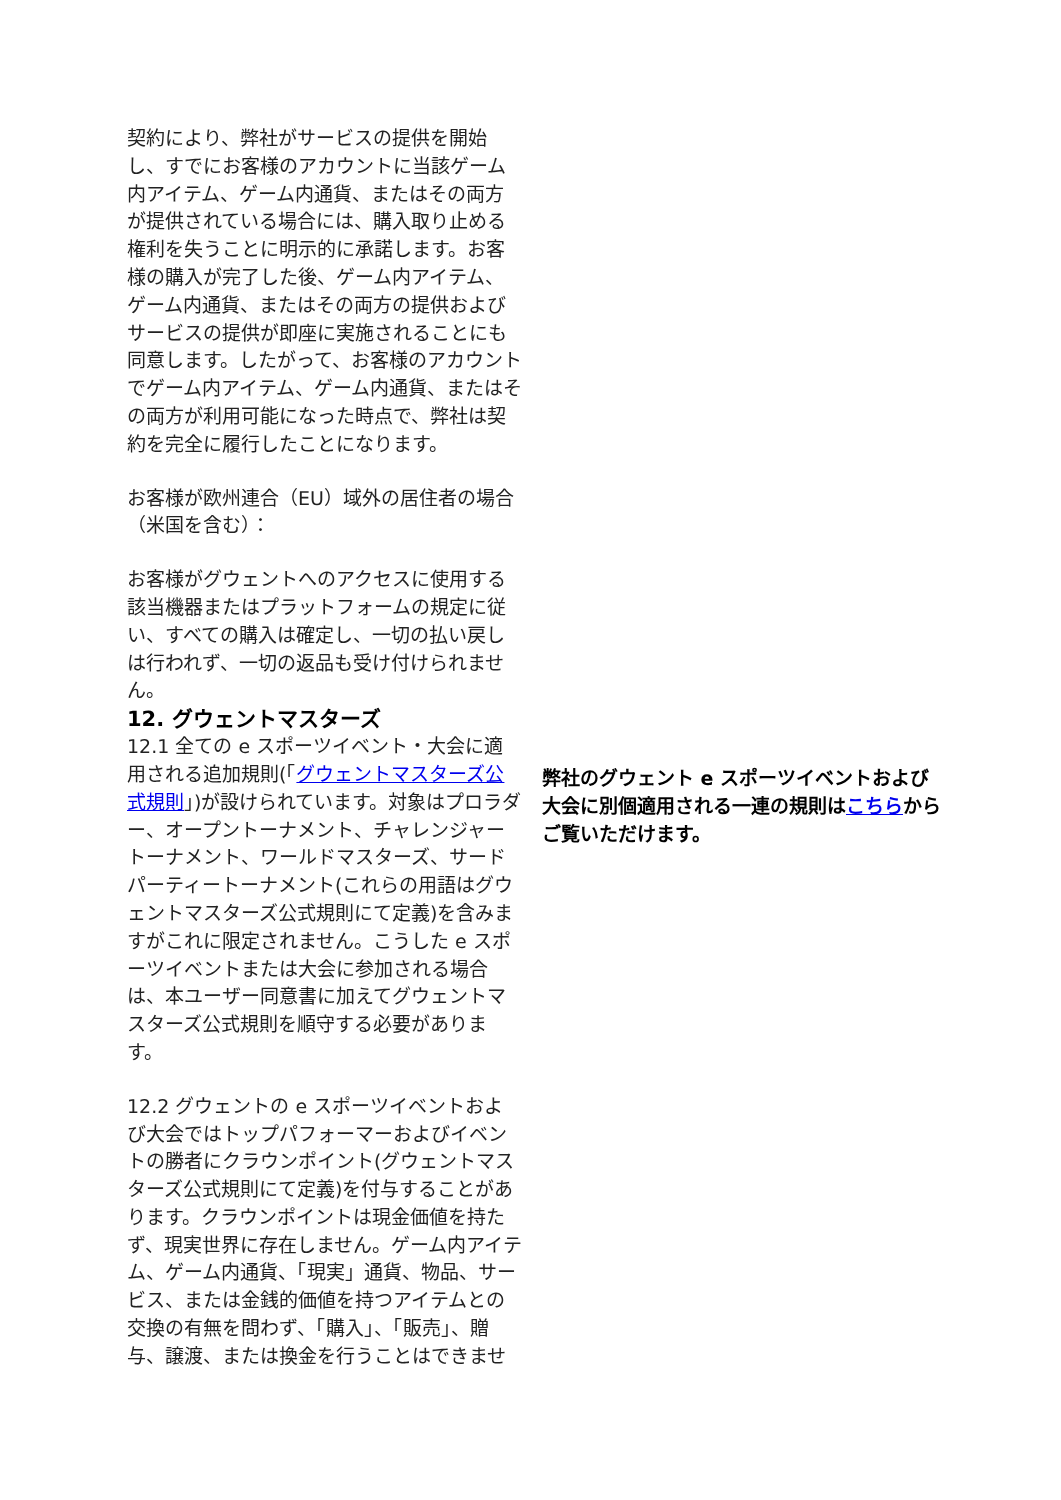契約により、弊社がサービスの提供を開始し、すでにお客様のアカウントに当該ゲーム内アイテム、ゲーム内通貨、またはその両方が提供されている場合には、購入取り止める権利を失うことに明示的に承諾します。お客様の購入が完了した後、ゲーム内アイテム、ゲーム内通貨、またはその両方の提供およびサービスの提供が即座に実施されることにも同意します。したがって、お客様のアカウントでゲーム内アイテム、ゲーム内通貨、またはその両方が利用可能になった時点で、弊社は契約を完全に履行したことになります。
お客様が欧州連合（EU）域外の居住者の場合（米国を含む）：
お客様がグウェントへのアクセスに使用する該当機器またはプラットフォームの規定に従い、すべての購入は確定し、一切の払い戻しは行われず、一切の返品も受け付けられません。
12. グウェントマスターズ
12.1 全ての e スポーツイベント・大会に適用される追加規則(「グウェントマスターズ公式規則」)が設けられています。対象はプロラダー、オープントーナメント、チャレンジャートーナメント、ワールドマスターズ、サードパーティートーナメント(これらの用語はグウェントマスターズ公式規則にて定義)を含みますがこれに限定されません。こうした e スポーツイベントまたは大会に参加される場合は、本ユーザー同意書に加えてグウェントマスターズ公式規則を順守する必要があります。
12.2 グウェントの e スポーツイベントおよび大会ではトップパフォーマーおよびイベントの勝者にクラウンポイント(グウェントマスターズ公式規則にて定義)を付与することがあります。クラウンポイントは現金価値を持たず、現実世界に存在しません。ゲーム内アイテム、ゲーム内通貨、「現実」通貨、物品、サービス、または金銭的価値を持つアイテムとの交換の有無を問わず、「購入」、「販売」、贈与、譲渡、または換金を行うことはできませ
弊社のグウェント e スポーツイベントおよび大会に別個適用される一連の規則はこちらからご覧いただけます。